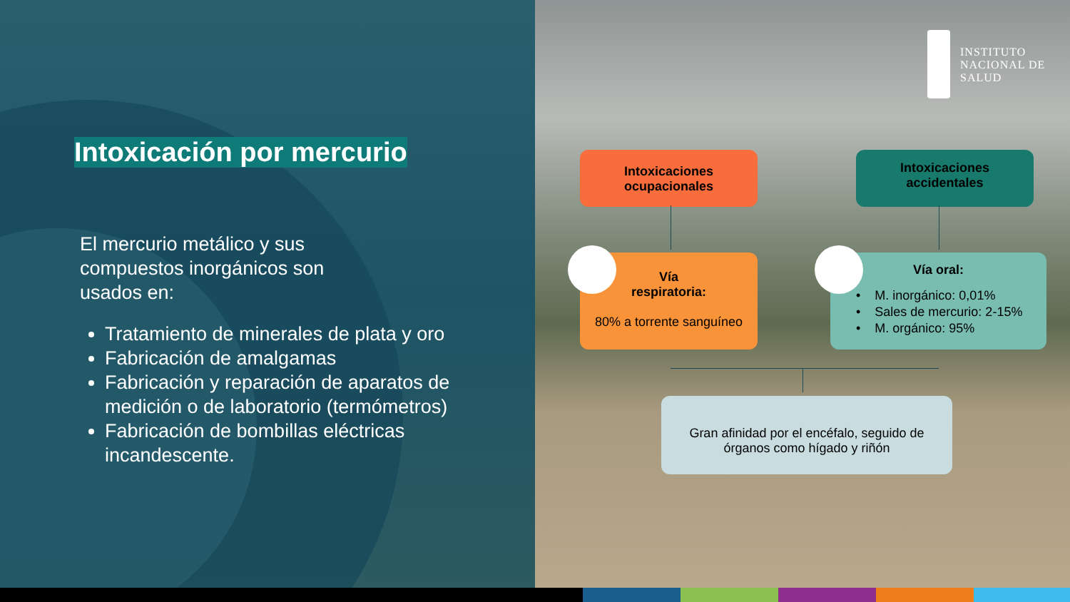Intoxicación por mercurio
El mercurio metálico y sus
compuestos inorgánicos son
usados en:
Tratamiento de minerales de plata y oro
Fabricación de amalgamas
Fabricación y reparación de aparatos de medición o de laboratorio (termómetros)
Fabricación de bombillas eléctricas incandescente.
INSTITUTO
NACIONAL DE
SALUD
Intoxicaciones
ocupacionales
Intoxicaciones
accidentales
Vía
respiratoria:
80% a torrente sanguíneo
Vía oral:
• M. inorgánico: 0,01%
• Sales de mercurio: 2-15%
• M. orgánico: 95%
Gran afinidad por el encéfalo, seguido de
órganos como hígado y riñón